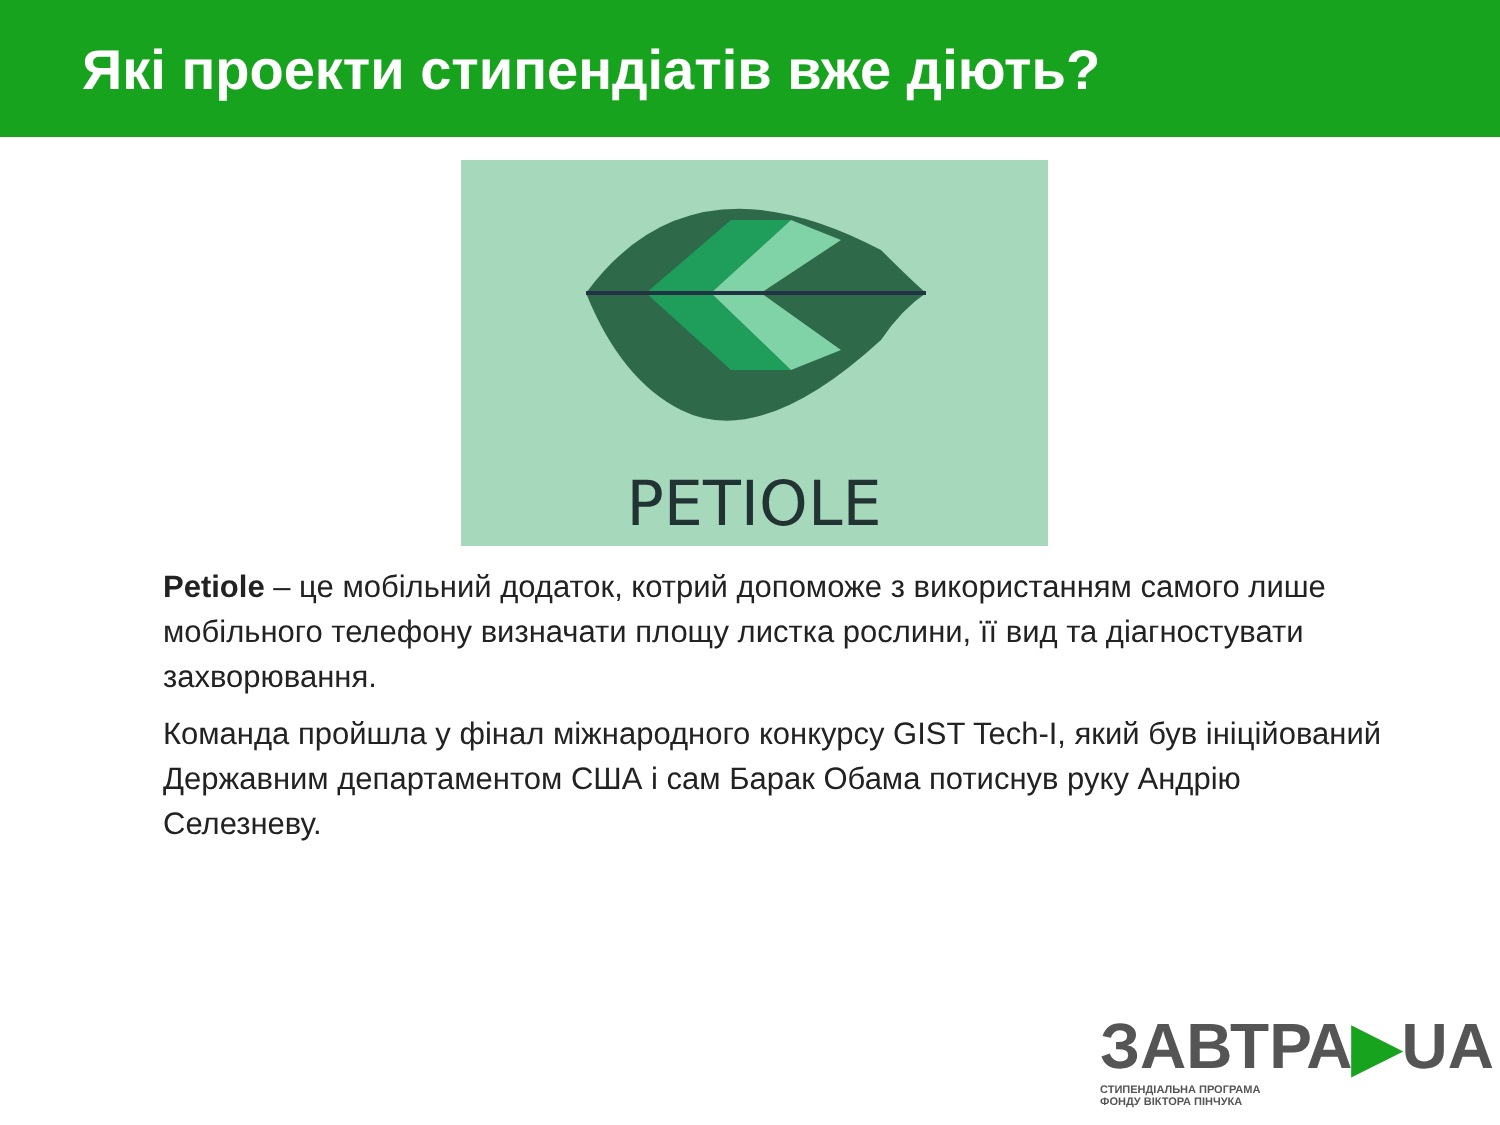Які проекти стипендіатів вже діють?
PETIOLE
Petiole – це мобільний додаток, котрий допоможе з використанням самого лише мобільного телефону визначати площу листка рослини, її вид та діагностувати захворювання.
Команда пройшла у фінал міжнародного конкурсу GIST Tech-I, який був ініційований Державним департаментом США і сам Барак Обама потиснув руку Андрію Селезневу.
ЗАВТРА▶UA
СТИПЕНДІАЛЬНА ПРОГРАМА
ФОНДУ ВІКТОРА ПІНЧУКА